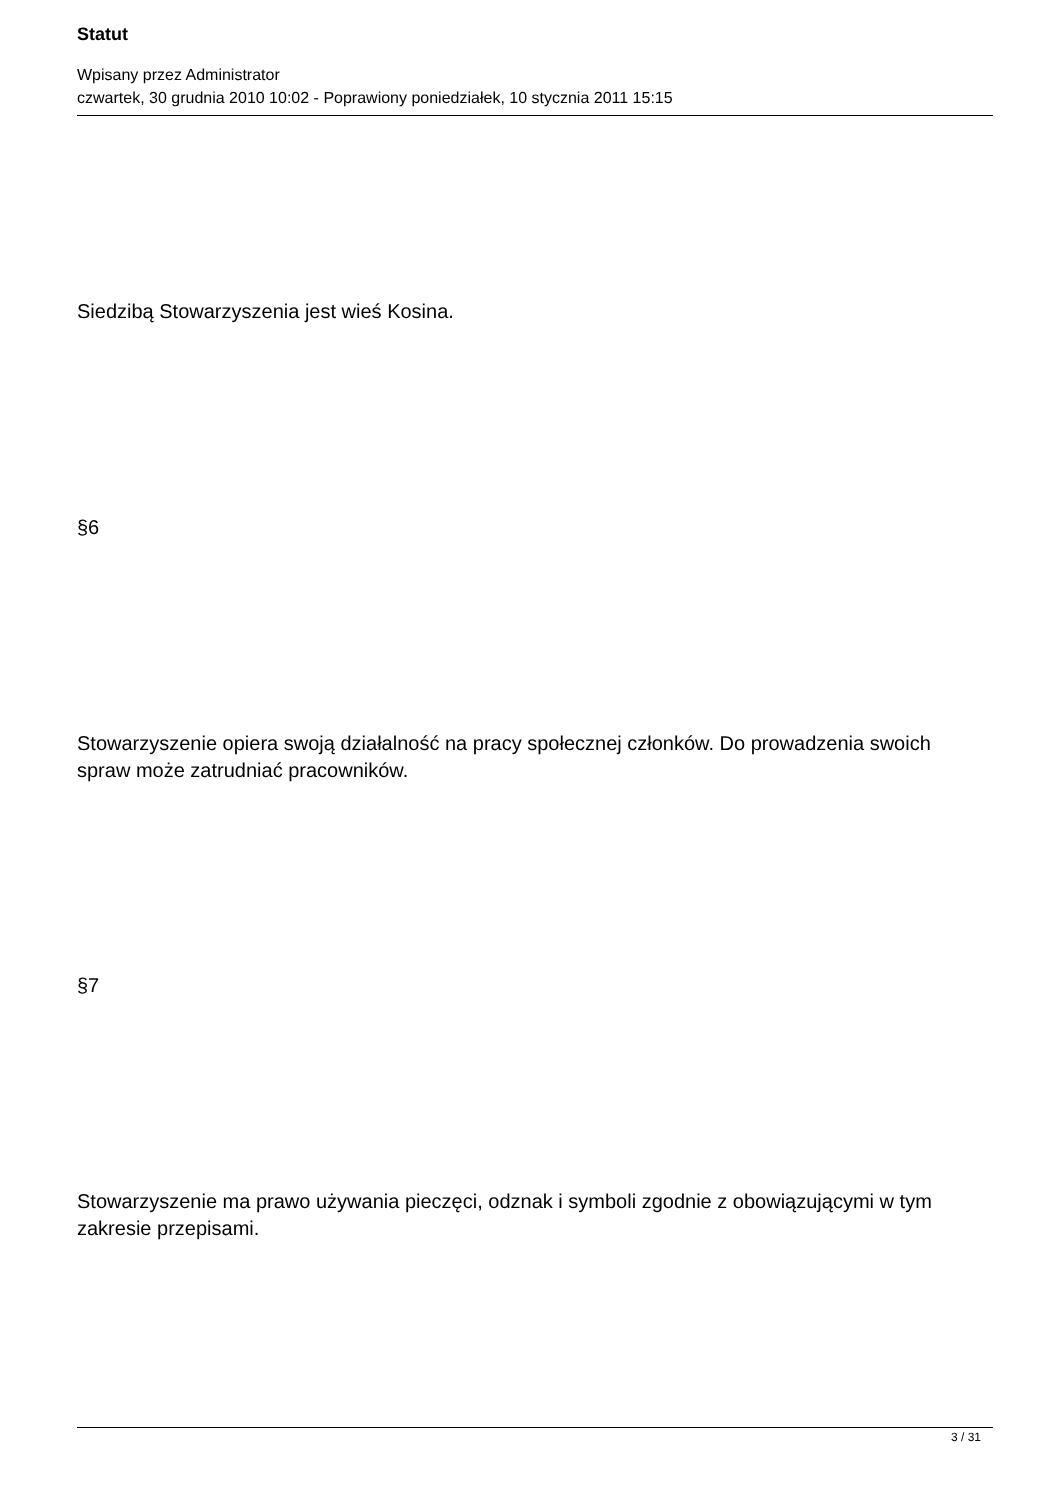Statut
Wpisany przez Administrator
czwartek, 30 grudnia 2010 10:02 - Poprawiony poniedziałek, 10 stycznia 2011 15:15
Siedzibą Stowarzyszenia jest wieś Kosina.
§6
Stowarzyszenie opiera swoją działalność na pracy społecznej członków. Do prowadzenia swoich spraw może zatrudniać pracowników.
§7
Stowarzyszenie ma prawo używania pieczęci, odznak i symboli zgodnie z obowiązującymi w tym zakresie przepisami.
3 / 31